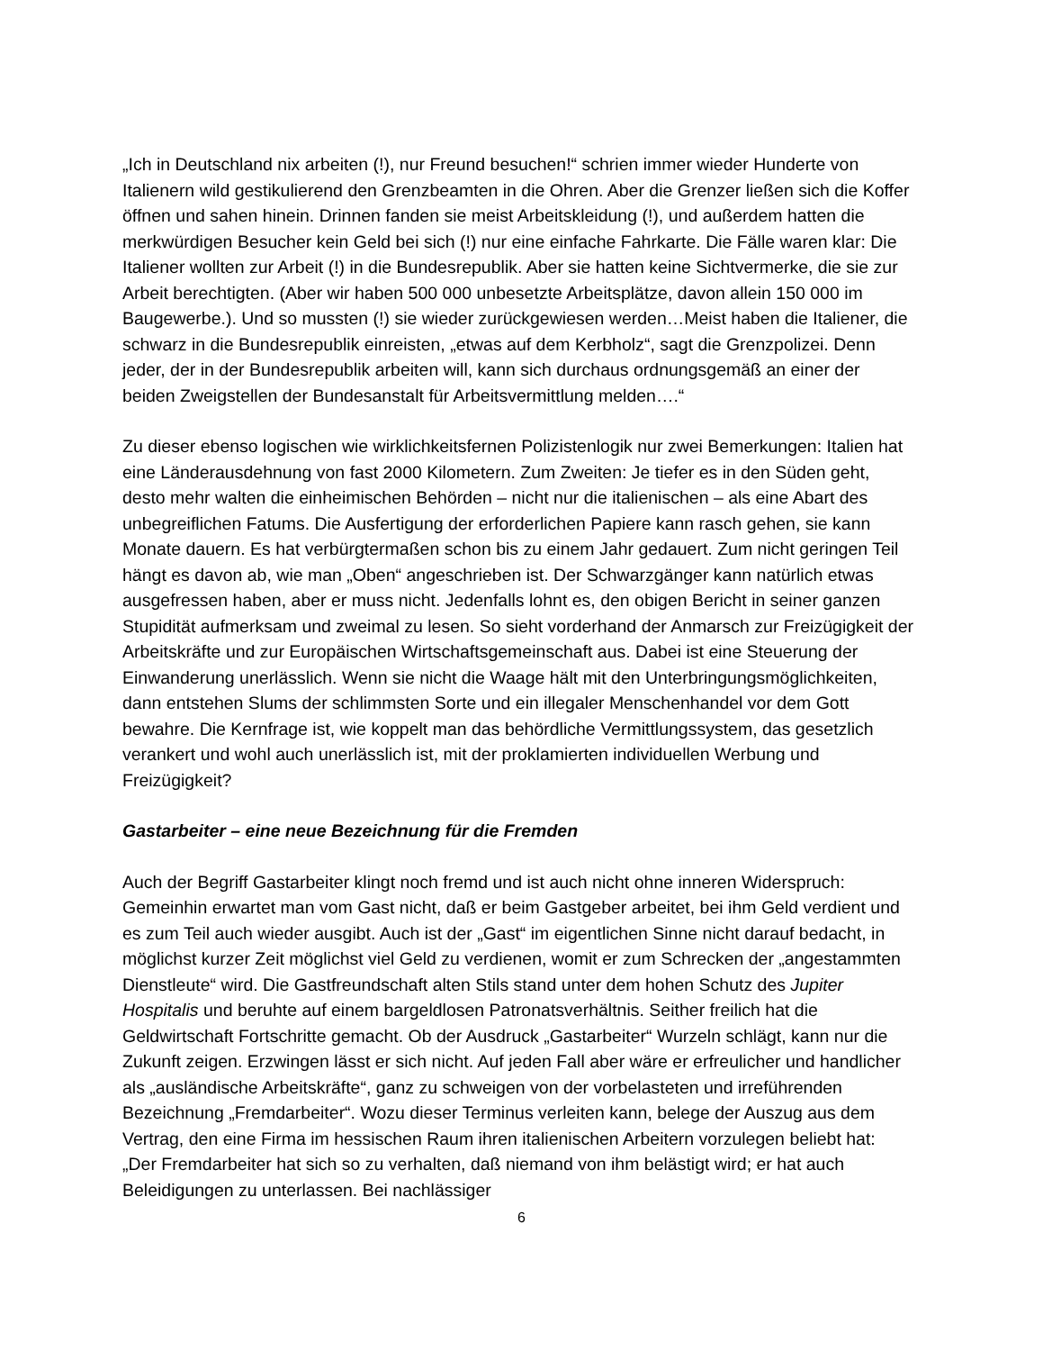„Ich in Deutschland nix arbeiten (!), nur Freund besuchen!“ schrien immer wieder Hunderte von Italienern wild gestikulierend den Grenzbeamten in die Ohren. Aber die Grenzer ließen sich die Koffer öffnen und sahen hinein. Drinnen fanden sie meist Arbeitskleidung (!), und außerdem hatten die merkwürdigen Besucher kein Geld bei sich (!) nur eine einfache Fahrkarte. Die Fälle waren klar: Die Italiener wollten zur Arbeit (!) in die Bundesrepublik. Aber sie hatten keine Sichtvermerke, die sie zur Arbeit berechtigten. (Aber wir haben 500 000 unbesetzte Arbeitsplätze, davon allein 150 000 im Baugewerbe.). Und so mussten (!) sie wieder zurückgewiesen werden…Meist haben die Italiener, die schwarz in die Bundesrepublik einreisten, „etwas auf dem Kerbholz“, sagt die Grenzpolizei. Denn jeder, der in der Bundesrepublik arbeiten will, kann sich durchaus ordnungsgemäß an einer der beiden Zweigstellen der Bundesanstalt für Arbeitsvermittlung melden….“
Zu dieser ebenso logischen wie wirklichkeitsfernen Polizistenlogik nur zwei Bemerkungen: Italien hat eine Länderausdehnung von fast 2000 Kilometern. Zum Zweiten: Je tiefer es in den Süden geht, desto mehr walten die einheimischen Behörden – nicht nur die italienischen – als eine Abart des unbegreiflichen Fatums. Die Ausfertigung der erforderlichen Papiere kann rasch gehen, sie kann Monate dauern. Es hat verbürgtermaßen schon bis zu einem Jahr gedauert. Zum nicht geringen Teil hängt es davon ab, wie man „Oben“ angeschrieben ist. Der Schwarzgänger kann natürlich etwas ausgefressen haben, aber er muss nicht. Jedenfalls lohnt es, den obigen Bericht in seiner ganzen Stupidität aufmerksam und zweimal zu lesen. So sieht vorderhand der Anmarsch zur Freizügigkeit der Arbeitskräfte und zur Europäischen Wirtschaftsgemeinschaft aus. Dabei ist eine Steuerung der Einwanderung unerlässlich. Wenn sie nicht die Waage hält mit den Unterbringungsmöglichkeiten, dann entstehen Slums der schlimmsten Sorte und ein illegaler Menschenhandel vor dem Gott bewahre. Die Kernfrage ist, wie koppelt man das behördliche Vermittlungssystem, das gesetzlich verankert und wohl auch unerlässlich ist, mit der proklamierten individuellen Werbung und Freizügigkeit?
Gastarbeiter – eine neue Bezeichnung für die Fremden
Auch der Begriff Gastarbeiter klingt noch fremd und ist auch nicht ohne inneren Widerspruch: Gemeinhin erwartet man vom Gast nicht, daß er beim Gastgeber arbeitet, bei ihm Geld verdient und es zum Teil auch wieder ausgibt. Auch ist der „Gast“ im eigentlichen Sinne nicht darauf bedacht, in möglichst kurzer Zeit möglichst viel Geld zu verdienen, womit er zum Schrecken der „angestammten Dienstleute“ wird. Die Gastfreundschaft alten Stils stand unter dem hohen Schutz des Jupiter Hospitalis und beruhte auf einem bargeldlosen Patronatsverhältnis. Seither freilich hat die Geldwirtschaft Fortschritte gemacht. Ob der Ausdruck „Gastarbeiter“ Wurzeln schlägt, kann nur die Zukunft zeigen. Erzwingen lässt er sich nicht. Auf jeden Fall aber wäre er erfreulicher und handlicher als „ausländische Arbeitskräfte“, ganz zu schweigen von der vorbelasteten und irreführenden Bezeichnung „Fremdarbeiter“. Wozu dieser Terminus verleiten kann, belege der Auszug aus dem Vertrag, den eine Firma im hessischen Raum ihren italienischen Arbeitern vorzulegen beliebt hat: „Der Fremdarbeiter hat sich so zu verhalten, daß niemand von ihm belästigt wird; er hat auch Beleidigungen zu unterlassen. Bei nachlässiger
6